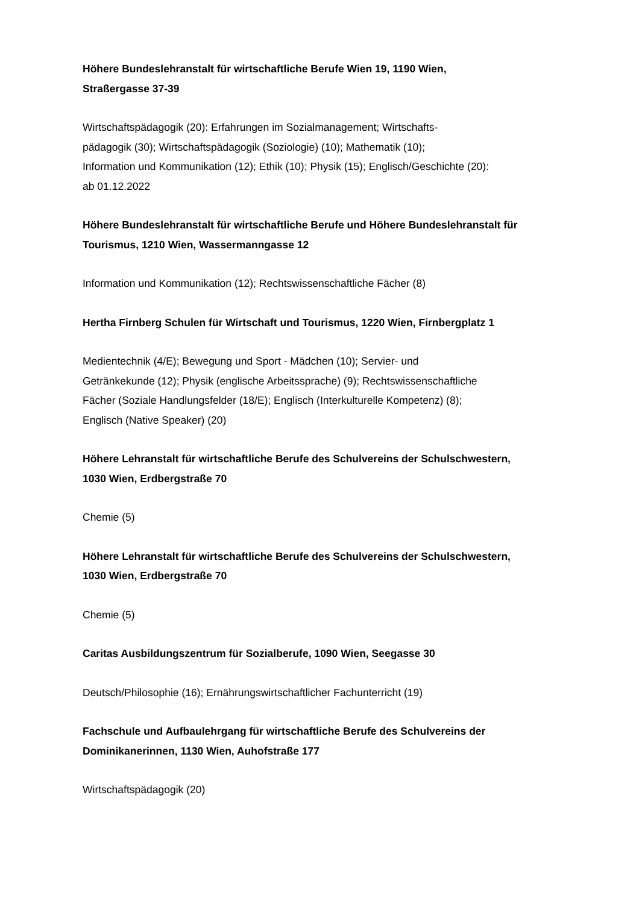Höhere Bundeslehranstalt für wirtschaftliche Berufe Wien 19, 1190 Wien,
Straßergasse 37-39
Wirtschaftspädagogik (20): Erfahrungen im Sozialmanagement; Wirtschafts-
pädagogik (30); Wirtschaftspädagogik (Soziologie) (10); Mathematik (10);
Information und Kommunikation (12); Ethik (10); Physik (15); Englisch/Geschichte (20):
ab 01.12.2022
Höhere Bundeslehranstalt für wirtschaftliche Berufe und Höhere Bundeslehranstalt für
Tourismus, 1210 Wien, Wassermanngasse 12
Information und Kommunikation (12); Rechtswissenschaftliche Fächer (8)
Hertha Firnberg Schulen für Wirtschaft und Tourismus, 1220 Wien, Firnbergplatz 1
Medientechnik (4/E); Bewegung und Sport - Mädchen (10); Servier- und
Getränkekunde (12); Physik (englische Arbeitssprache) (9); Rechtswissenschaftliche
Fächer (Soziale Handlungsfelder (18/E); Englisch (Interkulturelle Kompetenz) (8);
Englisch (Native Speaker) (20)
Höhere Lehranstalt für wirtschaftliche Berufe des Schulvereins der Schulschwestern,
1030 Wien, Erdbergstraße 70
Chemie (5)
Höhere Lehranstalt für wirtschaftliche Berufe des Schulvereins der Schulschwestern,
1030 Wien, Erdbergstraße 70
Chemie (5)
Caritas Ausbildungszentrum für Sozialberufe, 1090 Wien, Seegasse 30
Deutsch/Philosophie (16); Ernährungswirtschaftlicher Fachunterricht (19)
Fachschule und Aufbaulehrgang für wirtschaftliche Berufe des Schulvereins der
Dominikanerinnen, 1130 Wien, Auhofstraße 177
Wirtschaftspädagogik (20)